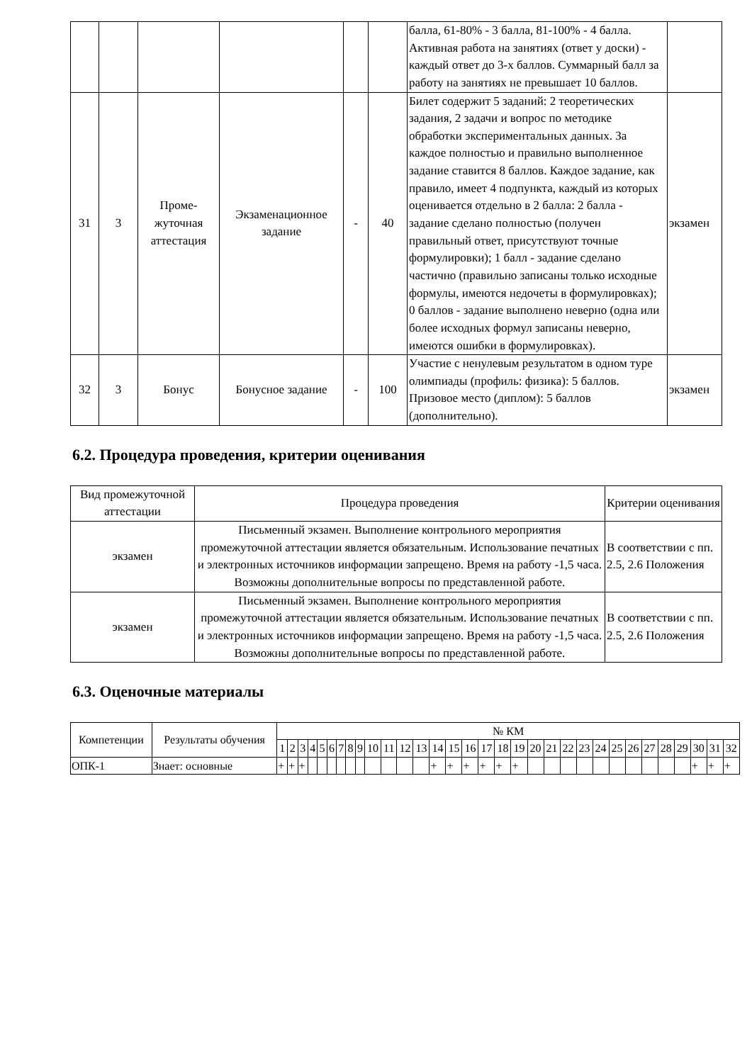| | | | | | | балла, 61-80% - 3 балла, 81-100% - 4 балла. Активная работа на занятиях (ответ у доски) - каждый ответ до 3-х баллов. Суммарный балл за работу на занятиях не превышает 10 баллов. | |
| 31 | 3 | Проме- жуточная аттестация | Экзаменационное задание | - | 40 | Билет содержит 5 заданий: 2 теоретических задания, 2 задачи и вопрос по методике обработки экспериментальных данных. За каждое полностью и правильно выполненное задание ставится 8 баллов. Каждое задание, как правило, имеет 4 подпункта, каждый из которых оценивается отдельно в 2 балла: 2 балла - задание сделано полностью (получен правильный ответ, присутствуют точные формулировки); 1 балл - задание сделано частично (правильно записаны только исходные формулы, имеются недочеты в формулировках); 0 баллов - задание выполнено неверно (одна или более исходных формул записаны неверно, имеются ошибки в формулировках). | экзамен |
| 32 | 3 | Бонус | Бонусное задание | - | 100 | Участие с ненулевым результатом в одном туре олимпиады (профиль: физика): 5 баллов. Призовое место (диплом): 5 баллов (дополнительно). | экзамен |
6.2. Процедура проведения, критерии оценивания
| Вид промежуточной аттестации | Процедура проведения | Критерии оценивания |
| --- | --- | --- |
| экзамен | Письменный экзамен. Выполнение контрольного мероприятия промежуточной аттестации является обязательным. Использование печатных и электронных источников информации запрещено. Время на работу -1,5 часа. Возможны дополнительные вопросы по представленной работе. | В соответствии с пп. 2.5, 2.6 Положения |
| экзамен | Письменный экзамен. Выполнение контрольного мероприятия промежуточной аттестации является обязательным. Использование печатных и электронных источников информации запрещено. Время на работу -1,5 часа. Возможны дополнительные вопросы по представленной работе. | В соответствии с пп. 2.5, 2.6 Положения |
6.3. Оценочные материалы
| Компетенции | Результаты обучения | № КМ | | | | | | | | | | | | | | | | | | | | | | | | | | | | | | | |
| --- | --- | --- | --- | --- | --- | --- | --- | --- | --- | --- | --- | --- | --- | --- | --- | --- | --- | --- | --- | --- | --- | --- | --- | --- | --- | --- | --- | --- | --- | --- | --- | --- | --- |
| | | 1 | 2 | 3 | 4 | 5 | 6 | 7 | 8 | 9 | 10 | 11 | 12 | 13 | 14 | 15 | 16 | 17 | 18 | 19 | 20 | 21 | 22 | 23 | 24 | 25 | 26 | 27 | 28 | 29 | 30 | 31 | 32 |
| ОПК-1 | Знает: основные | + | + | + | | | | | | | | | | | + | + | + | + | + | + | | | | | | | | | | | + | + | + |